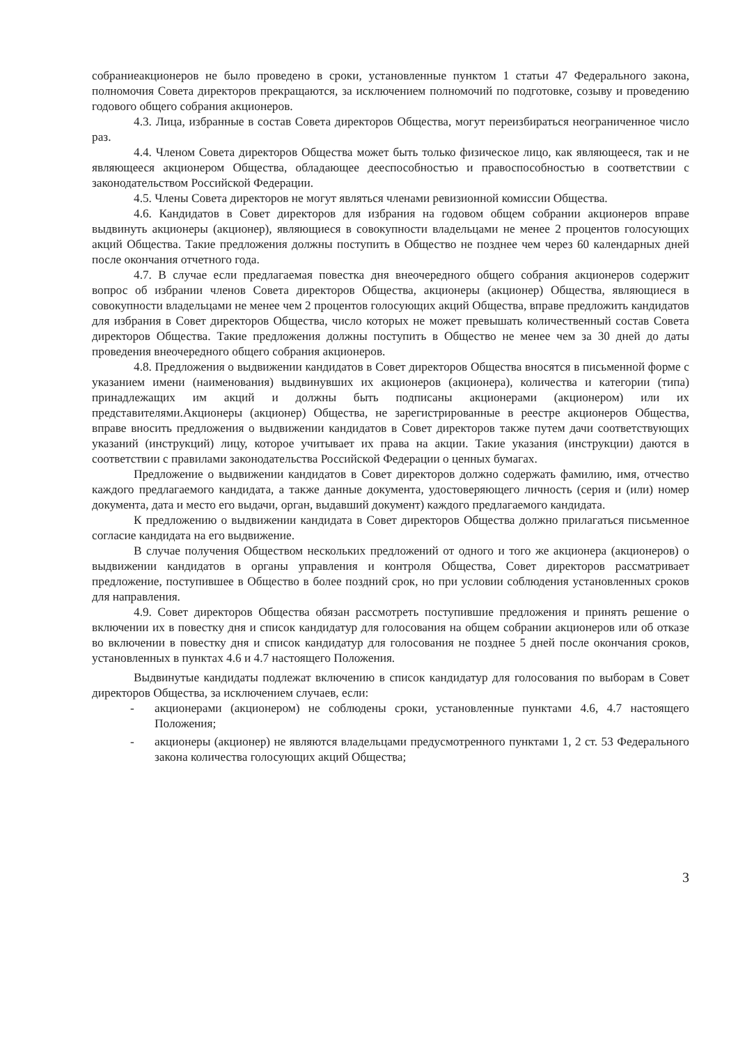собраниеакционеров не было проведено в сроки, установленные пунктом 1 статьи 47 Федерального закона, полномочия Совета директоров прекращаются, за исключением полномочий по подготовке, созыву и проведению годового общего собрания акционеров.
4.3. Лица, избранные в состав Совета директоров Общества, могут переизбираться неограниченное число раз.
4.4. Членом Совета директоров Общества может быть только физическое лицо, как являющееся, так и не являющееся акционером Общества, обладающее дееспособностью и правоспособностью в соответствии с законодательством Российской Федерации.
4.5. Члены Совета директоров не могут являться членами ревизионной комиссии Общества.
4.6. Кандидатов в Совет директоров для избрания на годовом общем собрании акционеров вправе выдвинуть акционеры (акционер), являющиеся в совокупности владельцами не менее 2 процентов голосующих акций Общества. Такие предложения должны поступить в Общество не позднее чем через 60 календарных дней после окончания отчетного года.
4.7. В случае если предлагаемая повестка дня внеочередного общего собрания акционеров содержит вопрос об избрании членов Совета директоров Общества, акционеры (акционер) Общества, являющиеся в совокупности владельцами не менее чем 2 процентов голосующих акций Общества, вправе предложить кандидатов для избрания в Совет директоров Общества, число которых не может превышать количественный состав Совета директоров Общества. Такие предложения должны поступить в Общество не менее чем за 30 дней до даты проведения внеочередного общего собрания акционеров.
4.8. Предложения о выдвижении кандидатов в Совет директоров Общества вносятся в письменной форме с указанием имени (наименования) выдвинувших их акционеров (акционера), количества и категории (типа) принадлежащих им акций и должны быть подписаны акционерами (акционером) или их представителями.Акционеры (акционер) Общества, не зарегистрированные в реестре акционеров Общества, вправе вносить предложения о выдвижении кандидатов в Совет директоров также путем дачи соответствующих указаний (инструкций) лицу, которое учитывает их права на акции. Такие указания (инструкции) даются в соответствии с правилами законодательства Российской Федерации о ценных бумагах.
Предложение о выдвижении кандидатов в Совет директоров должно содержать фамилию, имя, отчество каждого предлагаемого кандидата, а также данные документа, удостоверяющего личность (серия и (или) номер документа, дата и место его выдачи, орган, выдавший документ) каждого предлагаемого кандидата.
К предложению о выдвижении кандидата в Совет директоров Общества должно прилагаться письменное согласие кандидата на его выдвижение.
В случае получения Обществом нескольких предложений от одного и того же акционера (акционеров) о выдвижении кандидатов в органы управления и контроля Общества, Совет директоров рассматривает предложение, поступившее в Общество в более поздний срок, но при условии соблюдения установленных сроков для направления.
4.9. Совет директоров Общества обязан рассмотреть поступившие предложения и принять решение о включении их в повестку дня и список кандидатур для голосования на общем собрании акционеров или об отказе во включении в повестку дня и список кандидатур для голосования не позднее 5 дней после окончания сроков, установленных в пунктах 4.6 и 4.7 настоящего Положения.
Выдвинутые кандидаты подлежат включению в список кандидатур для голосования по выборам в Совет директоров Общества, за исключением случаев, если:
- акционерами (акционером) не соблюдены сроки, установленные пунктами 4.6, 4.7 настоящего Положения;
- акционеры (акционер) не являются владельцами предусмотренного пунктами 1, 2 ст. 53 Федерального закона количества голосующих акций Общества;
3